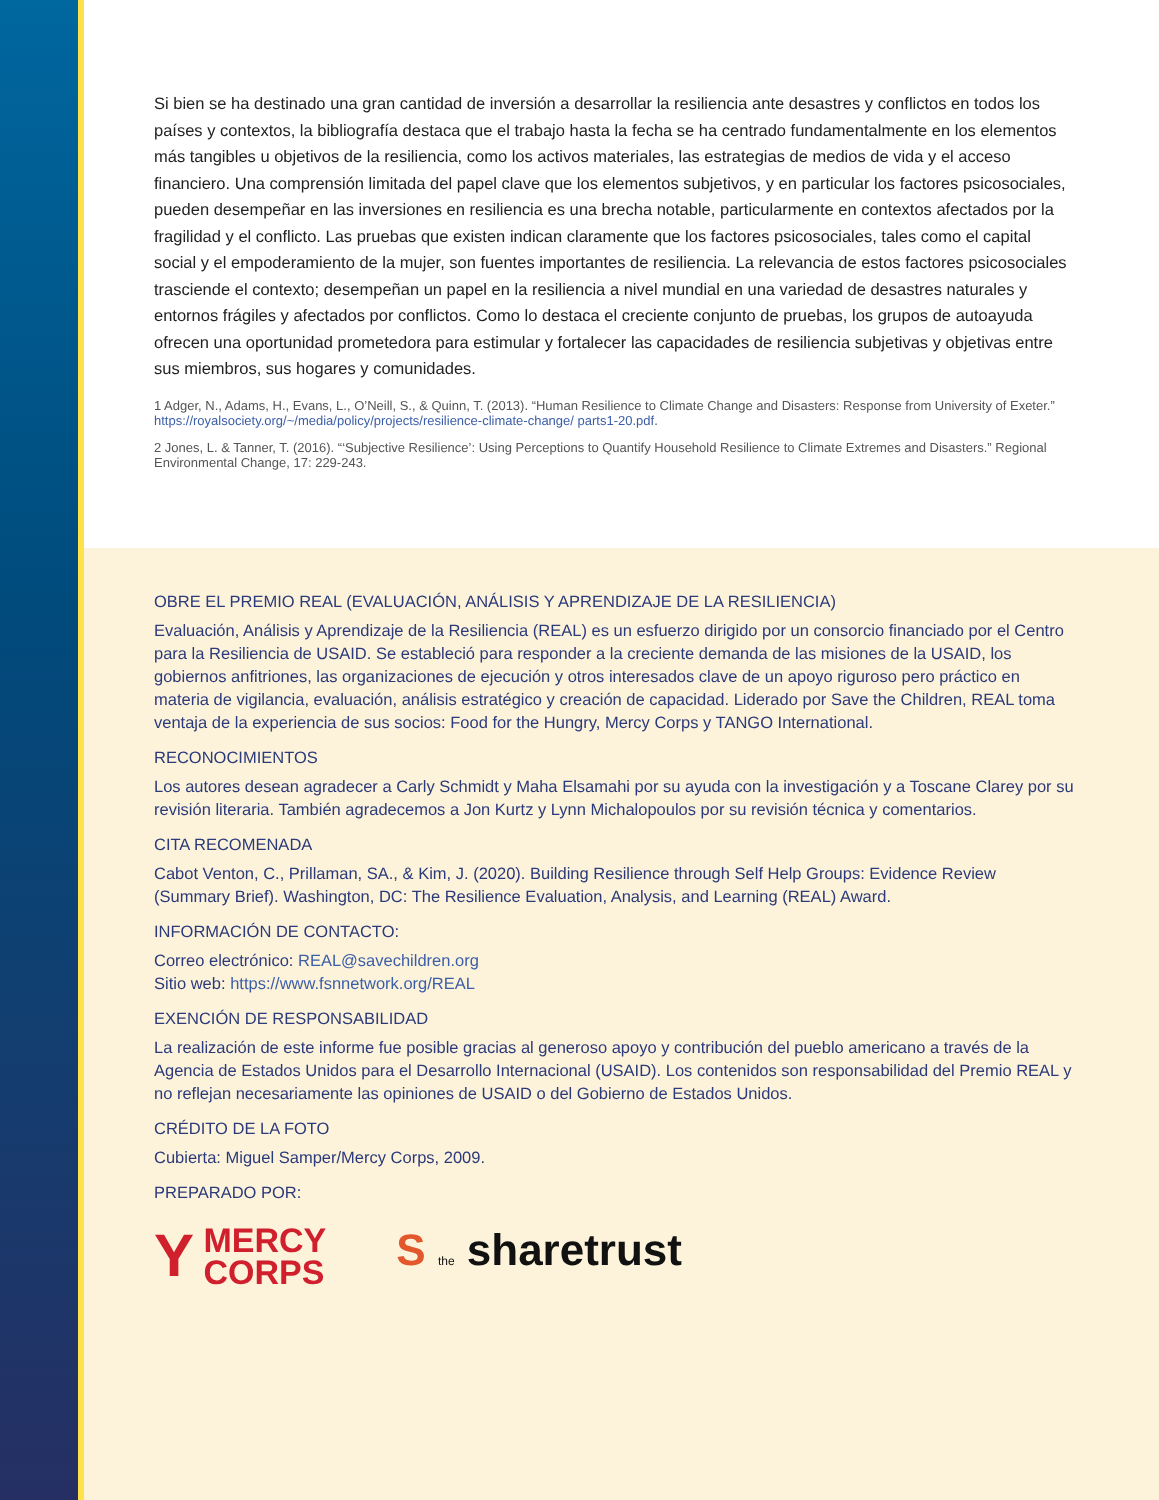Si bien se ha destinado una gran cantidad de inversión a desarrollar la resiliencia ante desastres y conflictos en todos los países y contextos, la bibliografía destaca que el trabajo hasta la fecha se ha centrado fundamentalmente en los elementos más tangibles u objetivos de la resiliencia, como los activos materiales, las estrategias de medios de vida y el acceso financiero. Una comprensión limitada del papel clave que los elementos subjetivos, y en particular los factores psicosociales, pueden desempeñar en las inversiones en resiliencia es una brecha notable, particularmente en contextos afectados por la fragilidad y el conflicto. Las pruebas que existen indican claramente que los factores psicosociales, tales como el capital social y el empoderamiento de la mujer, son fuentes importantes de resiliencia. La relevancia de estos factores psicosociales trasciende el contexto; desempeñan un papel en la resiliencia a nivel mundial en una variedad de desastres naturales y entornos frágiles y afectados por conflictos. Como lo destaca el creciente conjunto de pruebas, los grupos de autoayuda ofrecen una oportunidad prometedora para estimular y fortalecer las capacidades de resiliencia subjetivas y objetivas entre sus miembros, sus hogares y comunidades.
1 Adger, N., Adams, H., Evans, L., O’Neill, S., & Quinn, T. (2013). “Human Resilience to Climate Change and Disasters: Response from University of Exeter.” https://royalsociety.org/~/media/policy/projects/resilience-climate-change/ parts1-20.pdf.
2 Jones, L. & Tanner, T. (2016). “‘Subjective Resilience’: Using Perceptions to Quantify Household Resilience to Climate Extremes and Disasters.” Regional Environmental Change, 17: 229-243.
OBRE EL PREMIO REAL (EVALUACIÓN, ANÁLISIS Y APRENDIZAJE DE LA RESILIENCIA)
Evaluación, Análisis y Aprendizaje de la Resiliencia (REAL) es un esfuerzo dirigido por un consorcio financiado por el Centro para la Resiliencia de USAID. Se estableció para responder a la creciente demanda de las misiones de la USAID, los gobiernos anfitriones, las organizaciones de ejecución y otros interesados clave de un apoyo riguroso pero práctico en materia de vigilancia, evaluación, análisis estratégico y creación de capacidad. Liderado por Save the Children, REAL toma ventaja de la experiencia de sus socios: Food for the Hungry, Mercy Corps y TANGO International.
RECONOCIMIENTOS
Los autores desean agradecer a Carly Schmidt y Maha Elsamahi por su ayuda con la investigación y a Toscane Clarey por su revisión literaria. También agradecemos a Jon Kurtz y Lynn Michalopoulos por su revisión técnica y comentarios.
CITA RECOMENADA
Cabot Venton, C., Prillaman, SA., & Kim, J. (2020). Building Resilience through Self Help Groups: Evidence Review (Summary Brief). Washington, DC: The Resilience Evaluation, Analysis, and Learning (REAL) Award.
INFORMACIÓN DE CONTACTO:
Correo electrónico: REAL@savechildren.org
Sitio web: https://www.fsnnetwork.org/REAL
EXENCIÓN DE RESPONSABILIDAD
La realización de este informe fue posible gracias al generoso apoyo y contribución del pueblo americano a través de la Agencia de Estados Unidos para el Desarrollo Internacional (USAID). Los contenidos son responsabilidad del Premio REAL y no reflejan necesariamente las opiniones de USAID o del Gobierno de Estados Unidos.
CRÉDITO DE LA FOTO
Cubierta: Miguel Samper/Mercy Corps, 2009.
PREPARADO POR:
Y MERCY
CORPS
S the sharetrust